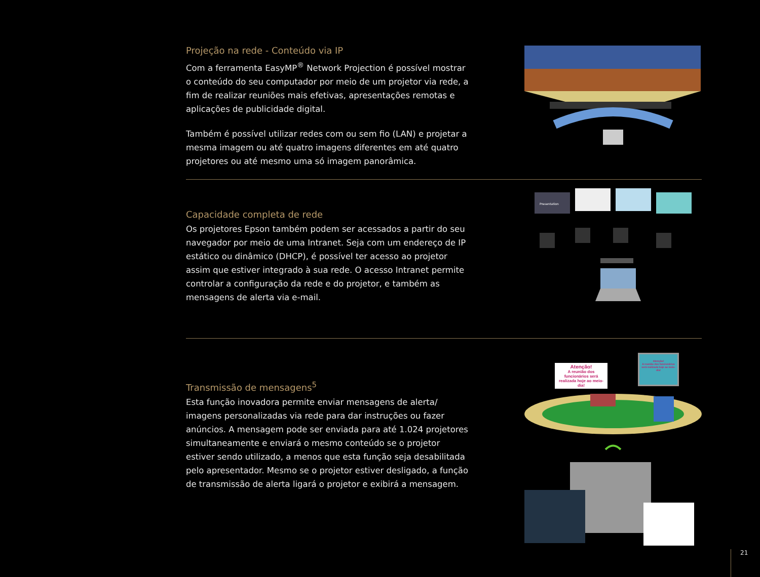Projeção na rede - Conteúdo via IP
Com a ferramenta EasyMP<sup>®</sup> Network Projection é possível mostrar o conteúdo do seu computador por meio de um projetor via rede, a fim de realizar reuniões mais efetivas, apresentações remotas e aplicações de publicidade digital.
Também é possível utilizar redes com ou sem fio (LAN) e projetar a mesma imagem ou até quatro imagens diferentes em até quatro projetores ou até mesmo uma só imagem panorâmica.
Capacidade completa de rede
Os projetores Epson também podem ser acessados a partir do seu navegador por meio de uma Intranet. Seja com um endereço de IP estático ou dinâmico (DHCP), é possível ter acesso ao projetor assim que estiver integrado à sua rede. O acesso Intranet permite controlar a configuração da rede e do projetor, e também as mensagens de alerta via e-mail.
Presentation
Transmissão de mensagens<sup>5</sup>
Esta função inovadora permite enviar mensagens de alerta/ imagens personalizadas via rede para dar instruções ou fazer anúncios. A mensagem pode ser enviada para até 1.024 projetores simultaneamente e enviará o mesmo conteúdo se o projetor estiver sendo utilizado, a menos que esta função seja desabilitada pelo apresentador. Mesmo se o projetor estiver desligado, a função de transmissão de alerta ligará o projetor e exibirá a mensagem.
Atenção!
A reunião dos funcionários será realizada hoje ao meio-dia!
Atenção!
A reunião dos funcionários será realizada hoje ao meio-dia!
21